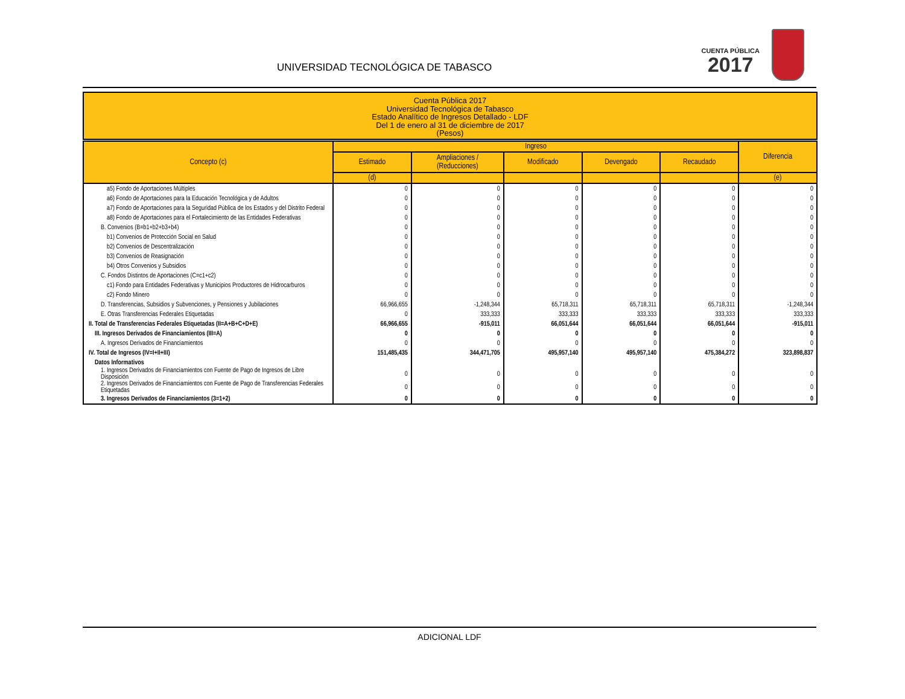UNIVERSIDAD TECNOLÓGICA DE TABASCO
CUENTA PÚBLICA
2017
Cuenta Pública 2017
Universidad Tecnológica de Tabasco
Estado Analítico de Ingresos Detallado - LDF
Del 1 de enero al 31 de diciembre de 2017
(Pesos)
| Concepto (c) | Ingreso | | | | | Diferencia |
| --- | --- | --- | --- | --- | --- | --- |
| | Estimado | Ampliaciones / (Reducciones) | Modificado | Devengado | Recaudado | |
| | (d) | | | | | (e) |
| a5) Fondo de Aportaciones Múltiples | 0 | 0 | 0 | 0 | 0 | 0 |
| a6) Fondo de Aportaciones para la Educación Tecnológica y de Adultos | 0 | 0 | 0 | 0 | 0 | 0 |
| a7) Fondo de Aportaciones para la Seguridad Pública de los Estados y del Distrito Federal | 0 | 0 | 0 | 0 | 0 | 0 |
| a8) Fondo de Aportaciones para el Fortalecimiento de las Entidades Federativas | 0 | 0 | 0 | 0 | 0 | 0 |
| B. Convenios (B=b1+b2+b3+b4) | 0 | 0 | 0 | 0 | 0 | 0 |
| b1) Convenios de Protección Social en Salud | 0 | 0 | 0 | 0 | 0 | 0 |
| b2) Convenios de Descentralización | 0 | 0 | 0 | 0 | 0 | 0 |
| b3) Convenios de Reasignación | 0 | 0 | 0 | 0 | 0 | 0 |
| b4) Otros Convenios y Subsidios | 0 | 0 | 0 | 0 | 0 | 0 |
| C. Fondos Distintos de Aportaciones (C=c1+c2) | 0 | 0 | 0 | 0 | 0 | 0 |
| c1) Fondo para Entidades Federativas y Municipios Productores de Hidrocarburos | 0 | 0 | 0 | 0 | 0 | 0 |
| c2) Fondo Minero | 0 | 0 | 0 | 0 | 0 | 0 |
| D. Transferencias, Subsidios y Subvenciones, y Pensiones y Jubilaciones | 66,966,655 | -1,248,344 | 65,718,311 | 65,718,311 | 65,718,311 | -1,248,344 |
| E. Otras Transferencias Federales Etiquetadas | 0 | 333,333 | 333,333 | 333,333 | 333,333 | 333,333 |
| II. Total de Transferencias Federales Etiquetadas (II=A+B+C+D+E) | 66,966,655 | -915,011 | 66,051,644 | 66,051,644 | 66,051,644 | -915,011 |
| III. Ingresos Derivados de Financiamientos (III=A) | 0 | 0 | 0 | 0 | 0 | 0 |
| A. Ingresos Derivados de Financiamientos | 0 | 0 | 0 | 0 | 0 | 0 |
| IV. Total de Ingresos (IV=I+II+III) | 151,485,435 | 344,471,705 | 495,957,140 | 495,957,140 | 475,384,272 | 323,898,837 |
| Datos Informativos | | | | | | |
| 1. Ingresos Derivados de Financiamientos con Fuente de Pago de Ingresos de Libre Disposición | 0 | 0 | 0 | 0 | 0 | 0 |
| 2. Ingresos Derivados de Financiamientos con Fuente de Pago de Transferencias Federales Etiquetadas | 0 | 0 | 0 | 0 | 0 | 0 |
| 3. Ingresos Derivados de Financiamientos (3=1+2) | 0 | 0 | 0 | 0 | 0 | 0 |
ADICIONAL LDF